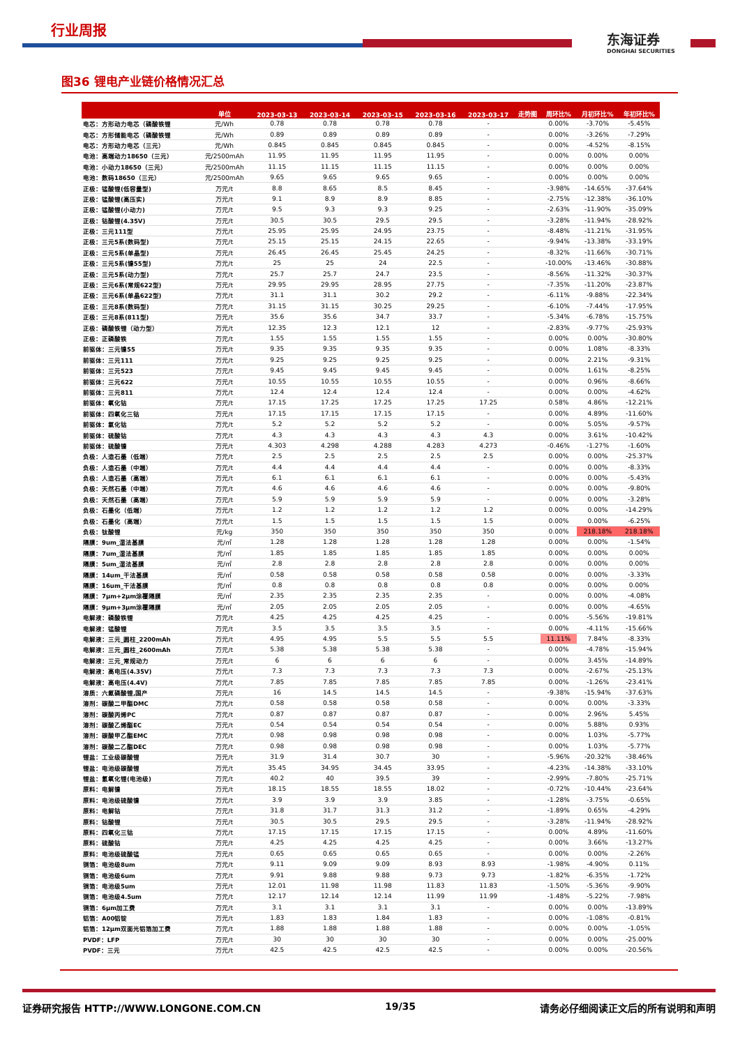行业周报
东海证券
DONGHAI SECURITIES
图36 锂电产业链价格情况汇总
| | 单位 | 2023-03-13 | 2023-03-14 | 2023-03-15 | 2023-03-16 | 2023-03-17 | 走势图 | 周环比% | 月初环比% | 年初环比% |
| --- | --- | --- | --- | --- | --- | --- | --- | --- | --- | --- |
| 电芯：方形动力电芯（磷酸铁锂 | 元/Wh | 0.78 | 0.78 | 0.78 | 0.78 | - | | 0.00% | -3.70% | -5.45% |
| 电芯：方形储能电芯（磷酸铁锂 | 元/Wh | 0.89 | 0.89 | 0.89 | 0.89 | - | | 0.00% | -3.26% | -7.29% |
| 电芯：方形动力电芯（三元） | 元/Wh | 0.845 | 0.845 | 0.845 | 0.845 | - | | 0.00% | -4.52% | -8.15% |
| 电池：高端动力18650（三元） | 元/2500mAh | 11.95 | 11.95 | 11.95 | 11.95 | - | | 0.00% | 0.00% | 0.00% |
| 电池：小动力18650（三元） | 元/2500mAh | 11.15 | 11.15 | 11.15 | 11.15 | - | | 0.00% | 0.00% | 0.00% |
| 电池：数码18650（三元） | 元/2500mAh | 9.65 | 9.65 | 9.65 | 9.65 | - | | 0.00% | 0.00% | 0.00% |
| 正极：锰酸锂(低容量型) | 万元/t | 8.8 | 8.65 | 8.5 | 8.45 | - | | -3.98% | -14.65% | -37.64% |
| 正极：锰酸锂(高压实) | 万元/t | 9.1 | 8.9 | 8.9 | 8.85 | - | | -2.75% | -12.38% | -36.10% |
| 正极：锰酸锂(小动力) | 万元/t | 9.5 | 9.3 | 9.3 | 9.25 | - | | -2.63% | -11.90% | -35.09% |
| 正极：钴酸锂(4.35V) | 万元/t | 30.5 | 30.5 | 29.5 | 29.5 | - | | -3.28% | -11.94% | -28.92% |
| 正极：三元111型 | 万元/t | 25.95 | 25.95 | 24.95 | 23.75 | - | | -8.48% | -11.21% | -31.95% |
| 正极：三元5系(数码型) | 万元/t | 25.15 | 25.15 | 24.15 | 22.65 | - | | -9.94% | -13.38% | -33.19% |
| 正极：三元5系(单晶型) | 万元/t | 26.45 | 26.45 | 25.45 | 24.25 | - | | -8.32% | -11.66% | -30.71% |
| 正极：三元5系(镍55型) | 万元/t | 25 | 25 | 24 | 22.5 | - | | -10.00% | -13.46% | -30.88% |
| 正极：三元5系(动力型) | 万元/t | 25.7 | 25.7 | 24.7 | 23.5 | - | | -8.56% | -11.32% | -30.37% |
| 正极：三元6系(常规622型) | 万元/t | 29.95 | 29.95 | 28.95 | 27.75 | - | | -7.35% | -11.20% | -23.87% |
| 正极：三元6系(单晶622型) | 万元/t | 31.1 | 31.1 | 30.2 | 29.2 | - | | -6.11% | -9.88% | -22.34% |
| 正极：三元8系(数码型) | 万元/t | 31.15 | 31.15 | 30.25 | 29.25 | - | | -6.10% | -7.44% | -17.95% |
| 正极：三元8系(811型) | 万元/t | 35.6 | 35.6 | 34.7 | 33.7 | - | | -5.34% | -6.78% | -15.75% |
| 正极：磷酸铁锂（动力型） | 万元/t | 12.35 | 12.3 | 12.1 | 12 | - | | -2.83% | -9.77% | -25.93% |
| 正极：正磷酸铁 | 万元/t | 1.55 | 1.55 | 1.55 | 1.55 | - | | 0.00% | 0.00% | -30.80% |
| 前驱体：三元镍55 | 万元/t | 9.35 | 9.35 | 9.35 | 9.35 | - | | 0.00% | 1.08% | -8.33% |
| 前驱体：三元111 | 万元/t | 9.25 | 9.25 | 9.25 | 9.25 | - | | 0.00% | 2.21% | -9.31% |
| 前驱体：三元523 | 万元/t | 9.45 | 9.45 | 9.45 | 9.45 | - | | 0.00% | 1.61% | -8.25% |
| 前驱体：三元622 | 万元/t | 10.55 | 10.55 | 10.55 | 10.55 | - | | 0.00% | 0.96% | -8.66% |
| 前驱体：三元811 | 万元/t | 12.4 | 12.4 | 12.4 | 12.4 | - | | 0.00% | 0.00% | -4.62% |
| 前驱体：氧化钴 | 万元/t | 17.15 | 17.25 | 17.25 | 17.25 | 17.25 | | 0.58% | 4.86% | -12.21% |
| 前驱体：四氧化三钴 | 万元/t | 17.15 | 17.15 | 17.15 | 17.15 | - | | 0.00% | 4.89% | -11.60% |
| 前驱体：氯化钴 | 万元/t | 5.2 | 5.2 | 5.2 | 5.2 | - | | 0.00% | 5.05% | -9.57% |
| 前驱体：硫酸钴 | 万元/t | 4.3 | 4.3 | 4.3 | 4.3 | 4.3 | | 0.00% | 3.61% | -10.42% |
| 前驱体：硫酸镍 | 万元/t | 4.303 | 4.298 | 4.288 | 4.283 | 4.273 | | -0.46% | -1.27% | -1.60% |
| 负极：人造石墨（低端） | 万元/t | 2.5 | 2.5 | 2.5 | 2.5 | 2.5 | | 0.00% | 0.00% | -25.37% |
| 负极：人造石墨（中端） | 万元/t | 4.4 | 4.4 | 4.4 | 4.4 | - | | 0.00% | 0.00% | -8.33% |
| 负极：人造石墨（高端） | 万元/t | 6.1 | 6.1 | 6.1 | 6.1 | - | | 0.00% | 0.00% | -5.43% |
| 负极：天然石墨（中端） | 万元/t | 4.6 | 4.6 | 4.6 | 4.6 | - | | 0.00% | 0.00% | -9.80% |
| 负极：天然石墨（高端） | 万元/t | 5.9 | 5.9 | 5.9 | 5.9 | - | | 0.00% | 0.00% | -3.28% |
| 负极：石墨化（低端） | 万元/t | 1.2 | 1.2 | 1.2 | 1.2 | 1.2 | | 0.00% | 0.00% | -14.29% |
| 负极：石墨化（高端） | 万元/t | 1.5 | 1.5 | 1.5 | 1.5 | 1.5 | | 0.00% | 0.00% | -6.25% |
| 负极：钛酸锂 | 元/kg | 350 | 350 | 350 | 350 | 350 | | 0.00% | 218.18% | 218.18% |
| 隔膜：9um_湿法基膜 | 元/㎡ | 1.28 | 1.28 | 1.28 | 1.28 | 1.28 | | 0.00% | 0.00% | -1.54% |
| 隔膜：7um_湿法基膜 | 元/㎡ | 1.85 | 1.85 | 1.85 | 1.85 | 1.85 | | 0.00% | 0.00% | 0.00% |
| 隔膜：5um_湿法基膜 | 元/㎡ | 2.8 | 2.8 | 2.8 | 2.8 | 2.8 | | 0.00% | 0.00% | 0.00% |
| 隔膜：14um_干法基膜 | 元/㎡ | 0.58 | 0.58 | 0.58 | 0.58 | 0.58 | | 0.00% | 0.00% | -3.33% |
| 隔膜：16um_干法基膜 | 元/㎡ | 0.8 | 0.8 | 0.8 | 0.8 | 0.8 | | 0.00% | 0.00% | 0.00% |
| 隔膜：7μm+2μm涂覆隔膜 | 元/㎡ | 2.35 | 2.35 | 2.35 | 2.35 | - | | 0.00% | 0.00% | -4.08% |
| 隔膜：9μm+3μm涂覆隔膜 | 元/㎡ | 2.05 | 2.05 | 2.05 | 2.05 | - | | 0.00% | 0.00% | -4.65% |
| 电解液：磷酸铁锂 | 万元/t | 4.25 | 4.25 | 4.25 | 4.25 | - | | 0.00% | -5.56% | -19.81% |
| 电解液：锰酸锂 | 万元/t | 3.5 | 3.5 | 3.5 | 3.5 | - | | 0.00% | -4.11% | -15.66% |
| 电解液：三元_圆柱_2200mAh | 万元/t | 4.95 | 4.95 | 5.5 | 5.5 | 5.5 | | 11.11% | 7.84% | -8.33% |
| 电解液：三元_圆柱_2600mAh | 万元/t | 5.38 | 5.38 | 5.38 | 5.38 | - | | 0.00% | -4.78% | -15.94% |
| 电解液：三元_常规动力 | 万元/t | 6 | 6 | 6 | 6 | - | | 0.00% | 3.45% | -14.89% |
| 电解液：高电压(4.35V) | 万元/t | 7.3 | 7.3 | 7.3 | 7.3 | 7.3 | | 0.00% | -2.67% | -25.13% |
| 电解液：高电压(4.4V) | 万元/t | 7.85 | 7.85 | 7.85 | 7.85 | 7.85 | | 0.00% | -1.26% | -23.41% |
| 溶质：六氟磷酸锂,国产 | 万元/t | 16 | 14.5 | 14.5 | 14.5 | - | | -9.38% | -15.94% | -37.63% |
| 溶剂：碳酸二甲酯DMC | 万元/t | 0.58 | 0.58 | 0.58 | 0.58 | - | | 0.00% | 0.00% | -3.33% |
| 溶剂：碳酸丙烯PC | 万元/t | 0.87 | 0.87 | 0.87 | 0.87 | - | | 0.00% | 2.96% | 5.45% |
| 溶剂：碳酸乙烯酯EC | 万元/t | 0.54 | 0.54 | 0.54 | 0.54 | - | | 0.00% | 5.88% | 0.93% |
| 溶剂：碳酸甲乙酯EMC | 万元/t | 0.98 | 0.98 | 0.98 | 0.98 | - | | 0.00% | 1.03% | -5.77% |
| 溶剂：碳酸二乙酯DEC | 万元/t | 0.98 | 0.98 | 0.98 | 0.98 | - | | 0.00% | 1.03% | -5.77% |
| 锂盐：工业级碳酸锂 | 万元/t | 31.9 | 31.4 | 30.7 | 30 | - | | -5.96% | -20.32% | -38.46% |
| 锂盐：电池级碳酸锂 | 万元/t | 35.45 | 34.95 | 34.45 | 33.95 | - | | -4.23% | -14.38% | -33.10% |
| 锂盐：氢氧化锂(电池级) | 万元/t | 40.2 | 40 | 39.5 | 39 | - | | -2.99% | -7.80% | -25.71% |
| 原料：电解镍 | 万元/t | 18.15 | 18.55 | 18.55 | 18.02 | - | | -0.72% | -10.44% | -23.64% |
| 原料：电池级硫酸镍 | 万元/t | 3.9 | 3.9 | 3.9 | 3.85 | - | | -1.28% | -3.75% | -0.65% |
| 原料：电解钴 | 万元/t | 31.8 | 31.7 | 31.3 | 31.2 | - | | -1.89% | 0.65% | -4.29% |
| 原料：钴酸锂 | 万元/t | 30.5 | 30.5 | 29.5 | 29.5 | - | | -3.28% | -11.94% | -28.92% |
| 原料：四氧化三钴 | 万元/t | 17.15 | 17.15 | 17.15 | 17.15 | - | | 0.00% | 4.89% | -11.60% |
| 原料：硫酸钴 | 万元/t | 4.25 | 4.25 | 4.25 | 4.25 | - | | 0.00% | 3.66% | -13.27% |
| 原料：电池级硫酸锰 | 万元/t | 0.65 | 0.65 | 0.65 | 0.65 | - | | 0.00% | 0.00% | -2.26% |
| 铜箔：电池级8um | 万元/t | 9.11 | 9.09 | 9.09 | 8.93 | 8.93 | | -1.98% | -4.90% | 0.11% |
| 铜箔：电池级6um | 万元/t | 9.91 | 9.88 | 9.88 | 9.73 | 9.73 | | -1.82% | -6.35% | -1.72% |
| 铜箔：电池级5um | 万元/t | 12.01 | 11.98 | 11.98 | 11.83 | 11.83 | | -1.50% | -5.36% | -9.90% |
| 铜箔：电池级4.5um | 万元/t | 12.17 | 12.14 | 12.14 | 11.99 | 11.99 | | -1.48% | -5.22% | -7.98% |
| 铜箔：6μm加工费 | 万元/t | 3.1 | 3.1 | 3.1 | 3.1 | - | | 0.00% | 0.00% | -13.89% |
| 铝箔：A00铝锭 | 万元/t | 1.83 | 1.83 | 1.84 | 1.83 | - | | 0.00% | -1.08% | -0.81% |
| 铝箔：12μm双面光铝箔加工费 | 万元/t | 1.88 | 1.88 | 1.88 | 1.88 | - | | 0.00% | 0.00% | -1.05% |
| PVDF：LFP | 万元/t | 30 | 30 | 30 | 30 | - | | 0.00% | 0.00% | -25.00% |
| PVDF：三元 | 万元/t | 42.5 | 42.5 | 42.5 | 42.5 | - | | 0.00% | 0.00% | -20.56% |
证券研究报告 HTTP://WWW.LONGONE.COM.CN 19/35 请务必仔细阅读正文后的所有说明和声明